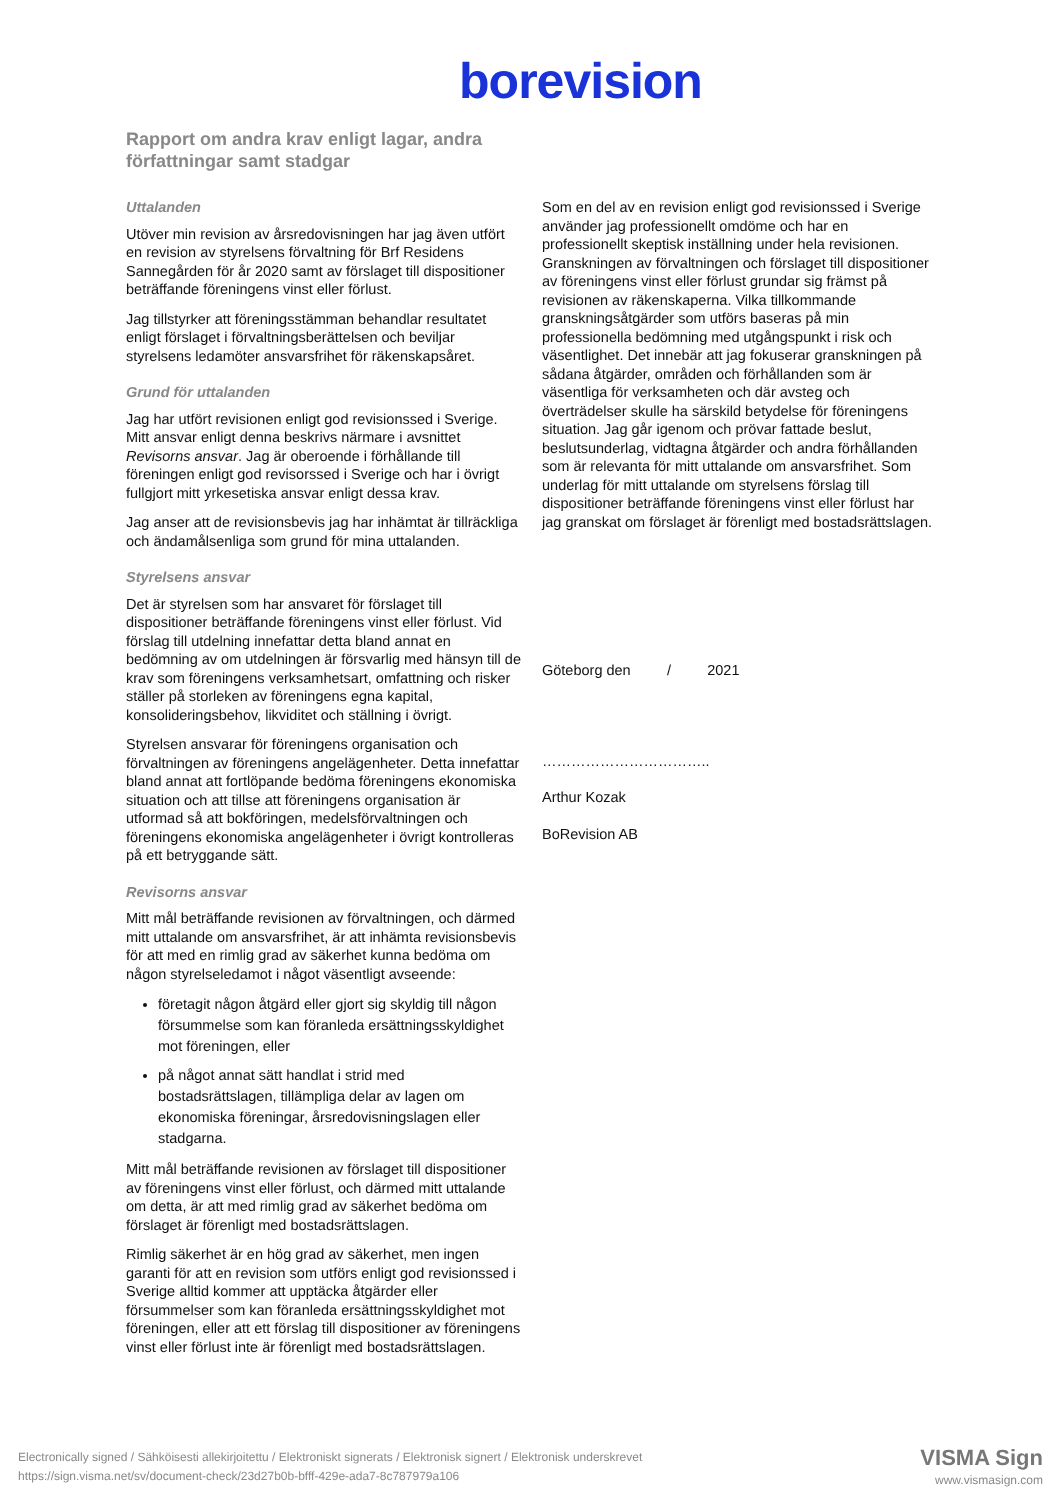borevision
Rapport om andra krav enligt lagar, andra författningar samt stadgar
Uttalanden
Utöver min revision av årsredovisningen har jag även utfört en revision av styrelsens förvaltning för Brf Residens Sannegården för år 2020 samt av förslaget till dispositioner beträffande föreningens vinst eller förlust.
Jag tillstyrker att föreningsstämman behandlar resultatet enligt förslaget i förvaltningsberättelsen och beviljar styrelsens ledamöter ansvarsfrihet för räkenskapsåret.
Grund för uttalanden
Jag har utfört revisionen enligt god revisionssed i Sverige. Mitt ansvar enligt denna beskrivs närmare i avsnittet Revisorns ansvar. Jag är oberoende i förhållande till föreningen enligt god revisorssed i Sverige och har i övrigt fullgjort mitt yrkesetiska ansvar enligt dessa krav.
Jag anser att de revisionsbevis jag har inhämtat är tillräckliga och ändamålsenliga som grund för mina uttalanden.
Styrelsens ansvar
Det är styrelsen som har ansvaret för förslaget till dispositioner beträffande föreningens vinst eller förlust. Vid förslag till utdelning innefattar detta bland annat en bedömning av om utdelningen är försvarlig med hänsyn till de krav som föreningens verksamhetsart, omfattning och risker ställer på storleken av föreningens egna kapital, konsolideringsbehov, likviditet och ställning i övrigt.
Styrelsen ansvarar för föreningens organisation och förvaltningen av föreningens angelägenheter. Detta innefattar bland annat att fortlöpande bedöma föreningens ekonomiska situation och att tillse att föreningens organisation är utformad så att bokföringen, medelsförvaltningen och föreningens ekonomiska angelägenheter i övrigt kontrolleras på ett betryggande sätt.
Revisorns ansvar
Mitt mål beträffande revisionen av förvaltningen, och därmed mitt uttalande om ansvarsfrihet, är att inhämta revisionsbevis för att med en rimlig grad av säkerhet kunna bedöma om någon styrelseledamot i något väsentligt avseende:
företagit någon åtgärd eller gjort sig skyldig till någon försummelse som kan föranleda ersättningsskyldighet mot föreningen, eller
på något annat sätt handlat i strid med bostadsrättslagen, tillämpliga delar av lagen om ekonomiska föreningar, årsredovisningslagen eller stadgarna.
Mitt mål beträffande revisionen av förslaget till dispositioner av föreningens vinst eller förlust, och därmed mitt uttalande om detta, är att med rimlig grad av säkerhet bedöma om förslaget är förenligt med bostadsrättslagen.
Rimlig säkerhet är en hög grad av säkerhet, men ingen garanti för att en revision som utförs enligt god revisionssed i Sverige alltid kommer att upptäcka åtgärder eller försummelser som kan föranleda ersättningsskyldighet mot föreningen, eller att ett förslag till dispositioner av föreningens vinst eller förlust inte är förenligt med bostadsrättslagen.
Som en del av en revision enligt god revisionssed i Sverige använder jag professionellt omdöme och har en professionellt skeptisk inställning under hela revisionen. Granskningen av förvaltningen och förslaget till dispositioner av föreningens vinst eller förlust grundar sig främst på revisionen av räkenskaperna. Vilka tillkommande granskningsåtgärder som utförs baseras på min professionella bedömning med utgångspunkt i risk och väsentlighet. Det innebär att jag fokuserar granskningen på sådana åtgärder, områden och förhållanden som är väsentliga för verksamheten och där avsteg och överträdelser skulle ha särskild betydelse för föreningens situation. Jag går igenom och prövar fattade beslut, beslutsunderlag, vidtagna åtgärder och andra förhållanden som är relevanta för mitt uttalande om ansvarsfrihet. Som underlag för mitt uttalande om styrelsens förslag till dispositioner beträffande föreningens vinst eller förlust har jag granskat om förslaget är förenligt med bostadsrättslagen.
Göteborg den / 2021
……………………………..
Arthur Kozak
BoRevision AB
Electronically signed / Sähköisesti allekirjoitettu / Elektroniskt signerats / Elektronisk signert / Elektronisk underskrevet
https://sign.visma.net/sv/document-check/23d27b0b-bfff-429e-ada7-8c787979a106
VISMA Sign
www.vismasign.com